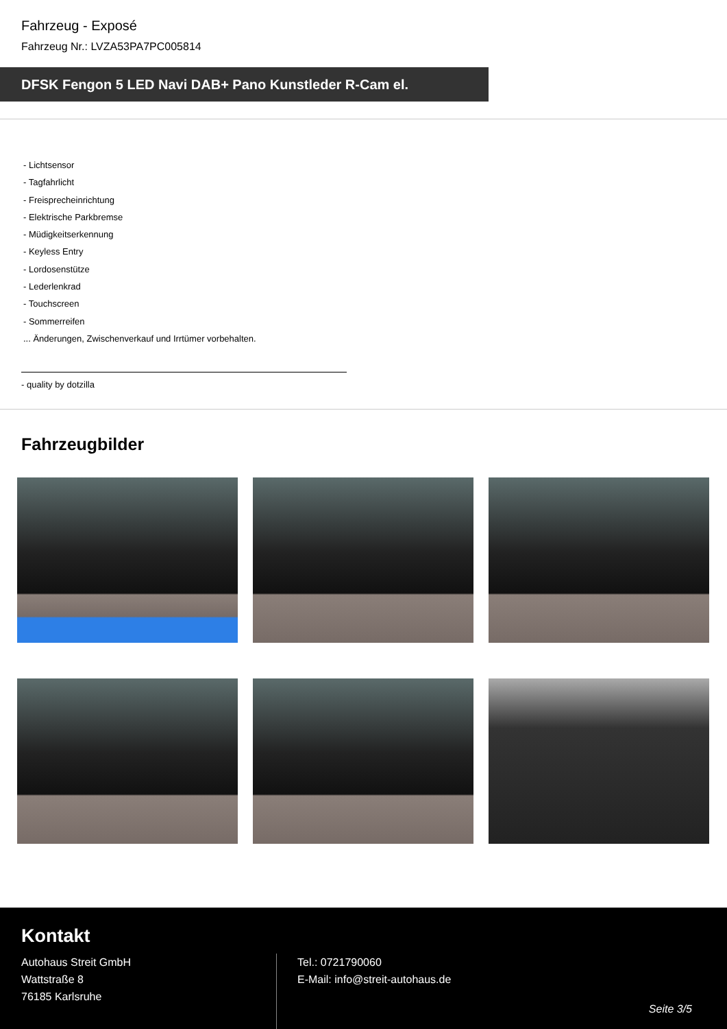Fahrzeug - Exposé
Fahrzeug Nr.: LVZA53PA7PC005814
DFSK Fengon 5 LED Navi DAB+ Pano Kunstleder R-Cam el.
- Lichtsensor
- Tagfahrlicht
- Freisprecheinrichtung
- Elektrische Parkbremse
- Müdigkeitserkennung
- Keyless Entry
- Lordosenstütze
- Lederlenkrad
- Touchscreen
- Sommerreifen
... Änderungen, Zwischenverkauf und Irrtümer vorbehalten.
- quality by dotzilla
Fahrzeugbilder
Kontakt
Autohaus Streit GmbH
Wattstraße 8
76185 Karlsruhe
Tel.: 0721790060
E-Mail: info@streit-autohaus.de
Seite 3/5